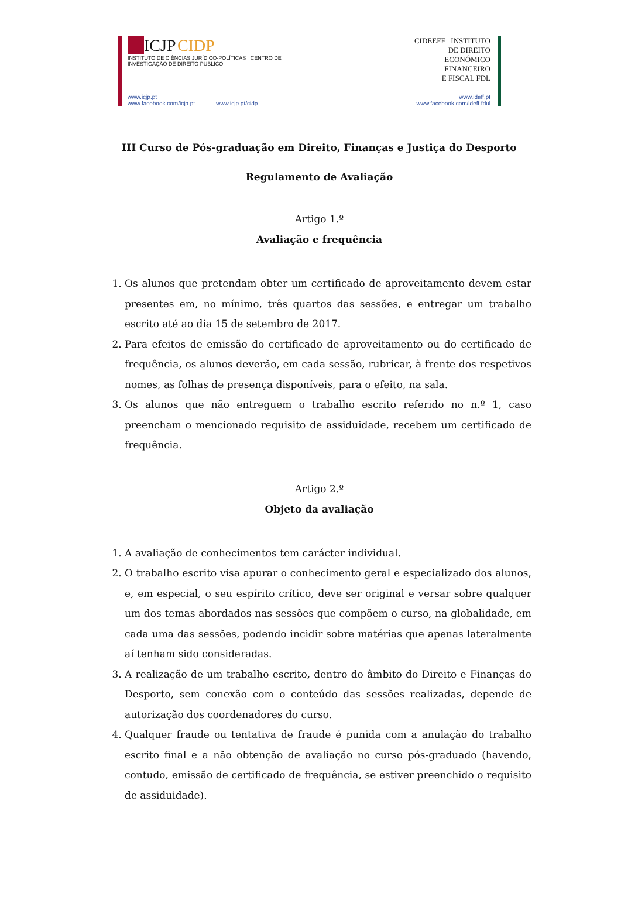ICJP CIDP
INSTITUTO DE CIÊNCIAS JURÍDICO-POLÍTICAS CENTRO DE INVESTIGAÇÃO DE DIREITO PÚBLICO
www.icjp.pt
www.facebook.com/icjp.pt www.icjp.pt/cidp
CIDEEFF INSTITUTO
DE DIREITO
ECONÓMICO
FINANCEIRO
E FISCAL FDL
www.ideff.pt
www.facebook.com/ideff.fdul
III Curso de Pós-graduação em Direito, Finanças e Justiça do Desporto
Regulamento de Avaliação
Artigo 1.º
Avaliação e frequência
1. Os alunos que pretendam obter um certificado de aproveitamento devem estar presentes em, no mínimo, três quartos das sessões, e entregar um trabalho escrito até ao dia 15 de setembro de 2017.
2. Para efeitos de emissão do certificado de aproveitamento ou do certificado de frequência, os alunos deverão, em cada sessão, rubricar, à frente dos respetivos nomes, as folhas de presença disponíveis, para o efeito, na sala.
3. Os alunos que não entreguem o trabalho escrito referido no n.º 1, caso preencham o mencionado requisito de assiduidade, recebem um certificado de frequência.
Artigo 2.º
Objeto da avaliação
1. A avaliação de conhecimentos tem carácter individual.
2. O trabalho escrito visa apurar o conhecimento geral e especializado dos alunos, e, em especial, o seu espírito crítico, deve ser original e versar sobre qualquer um dos temas abordados nas sessões que compõem o curso, na globalidade, em cada uma das sessões, podendo incidir sobre matérias que apenas lateralmente aí tenham sido consideradas.
3. A realização de um trabalho escrito, dentro do âmbito do Direito e Finanças do Desporto, sem conexão com o conteúdo das sessões realizadas, depende de autorização dos coordenadores do curso.
4. Qualquer fraude ou tentativa de fraude é punida com a anulação do trabalho escrito final e a não obtenção de avaliação no curso pós-graduado (havendo, contudo, emissão de certificado de frequência, se estiver preenchido o requisito de assiduidade).